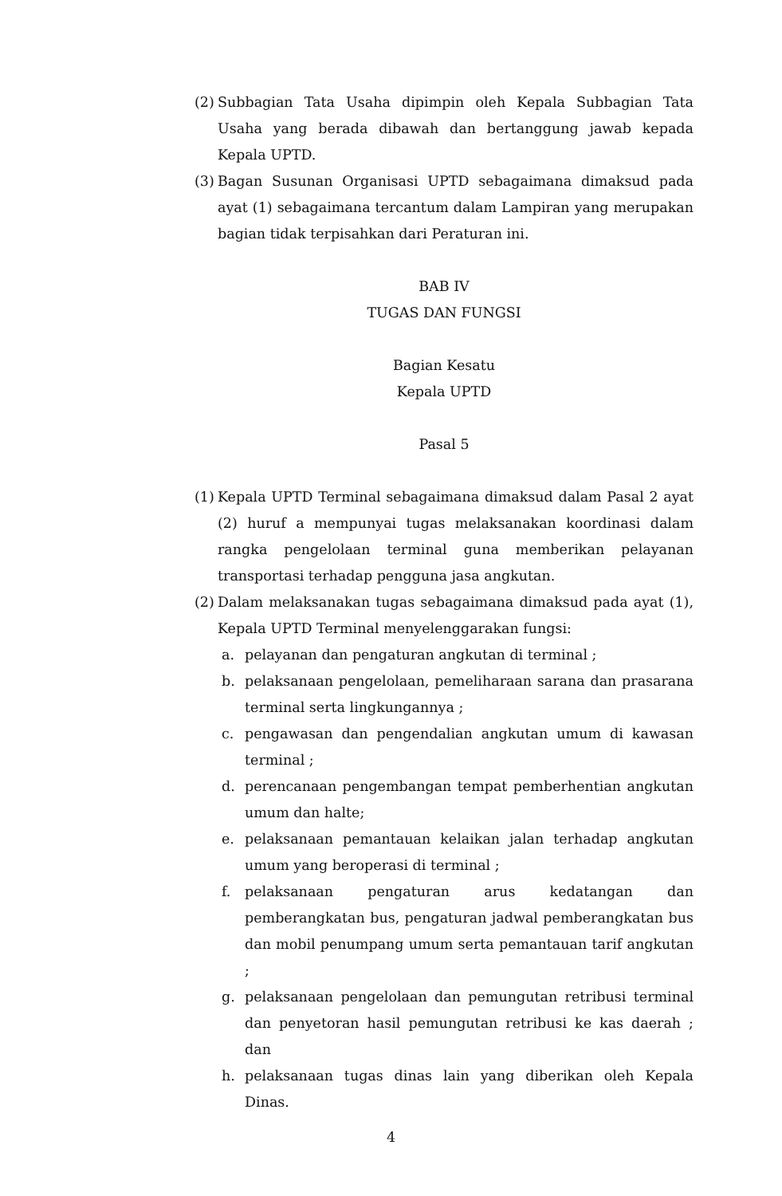(2) Subbagian Tata Usaha dipimpin oleh Kepala Subbagian Tata Usaha yang berada dibawah dan bertanggung jawab kepada Kepala UPTD.
(3) Bagan Susunan Organisasi UPTD sebagaimana dimaksud pada ayat (1) sebagaimana tercantum dalam Lampiran yang merupakan bagian tidak terpisahkan dari Peraturan ini.
BAB IV
TUGAS DAN FUNGSI
Bagian Kesatu
Kepala UPTD
Pasal 5
(1) Kepala UPTD Terminal sebagaimana dimaksud dalam Pasal 2 ayat (2) huruf a mempunyai tugas melaksanakan koordinasi dalam rangka pengelolaan terminal guna memberikan pelayanan transportasi terhadap pengguna jasa angkutan.
(2) Dalam melaksanakan tugas sebagaimana dimaksud pada ayat (1), Kepala UPTD Terminal menyelenggarakan fungsi:
a. pelayanan dan pengaturan angkutan di terminal ;
b. pelaksanaan pengelolaan, pemeliharaan sarana dan prasarana terminal serta lingkungannya ;
c. pengawasan dan pengendalian angkutan umum di kawasan terminal ;
d. perencanaan pengembangan tempat pemberhentian angkutan umum dan halte;
e. pelaksanaan pemantauan kelaikan jalan terhadap angkutan umum yang beroperasi di terminal ;
f. pelaksanaan pengaturan arus kedatangan dan pemberangkatan bus, pengaturan jadwal pemberangkatan bus dan mobil penumpang umum serta pemantauan tarif angkutan ;
g. pelaksanaan pengelolaan dan pemungutan retribusi terminal dan penyetoran hasil pemungutan retribusi ke kas daerah ; dan
h. pelaksanaan tugas dinas lain yang diberikan oleh Kepala Dinas.
4